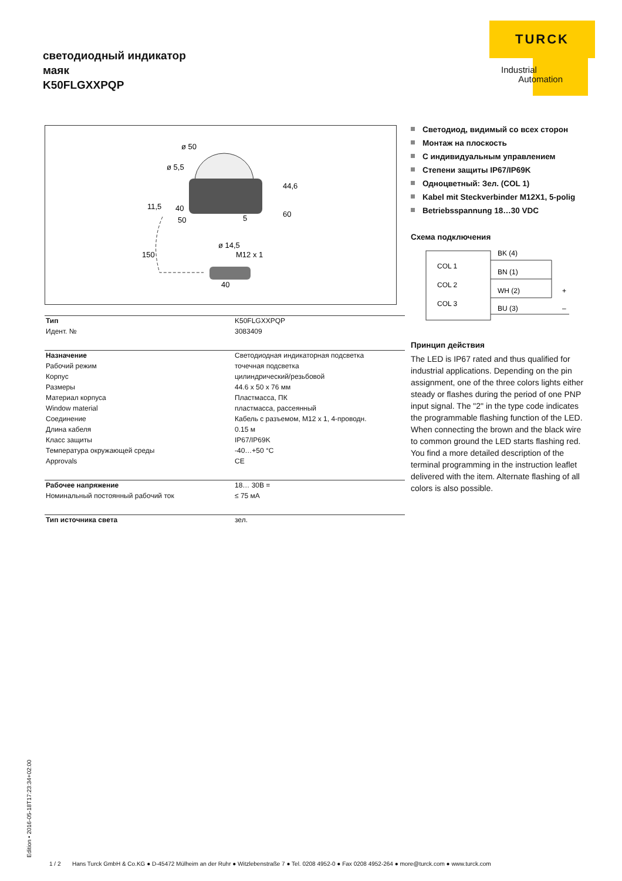светодиодный индикатор
маяк
K50FLGXXPQP
TURCK
Industrial
Automation
ø 50
ø 5,5
44,6
11,5
40
50
60
5
ø 14,5
M12 x 1
150
40
| Тип | K50FLGXXPQP |
| Идент. № | 3083409 |
| Назначение | Светодиодная индикаторная подсветка |
| Рабочий режим | точечная подсветка |
| Корпус | цилиндрический/резьбовой |
| Размеры | 44.6 x 50 x 76 мм |
| Материал корпуса | Пластмасса, ПК |
| Window material | пластмасса, рассеянный |
| Соединение | Кабель с разъемом, M12 x 1, 4-проводн. |
| Длина кабеля | 0.15 м |
| Класс защиты | IP67/IP69K |
| Температура окружающей среды | -40…+50 °C |
| Approvals | CE |
| Рабочее напряжение | 18… 30В = |
| Номинальный постоянный рабочий ток | ≤ 75 мА |
| Тип источника света | зел. |
Светодиод, видимый со всех сторон
Монтаж на плоскость
С индивидуальным управлением
Степени защиты IP67/IP69K
Одноцветный: Зел. (COL 1)
Kabel mit Steckverbinder M12X1, 5-polig
Betriebsspannung 18…30 VDC
Схема подключения
COL 1
COL 2
COL 3
BK (4)
BN (1)
WH (2)
BU (3)
+
–
Принцип действия
The LED is IP67 rated and thus qualified for industrial applications. Depending on the pin assignment, one of the three colors lights either steady or flashes during the period of one PNP input signal. The "2" in the type code indicates the programmable flashing function of the LED. When connecting the brown and the black wire to common ground the LED starts flashing red. You find a more detailed description of the terminal programming in the instruction leaflet delivered with the item. Alternate flashing of all colors is also possible.
Edition • 2016-05-18T17:23:34+02:00
1 / 2 Hans Turck GmbH & Co.KG ● D-45472 Mülheim an der Ruhr ● Witzlebenstraße 7 ● Tel. 0208 4952-0 ● Fax 0208 4952-264 ● more@turck.com ● www.turck.com